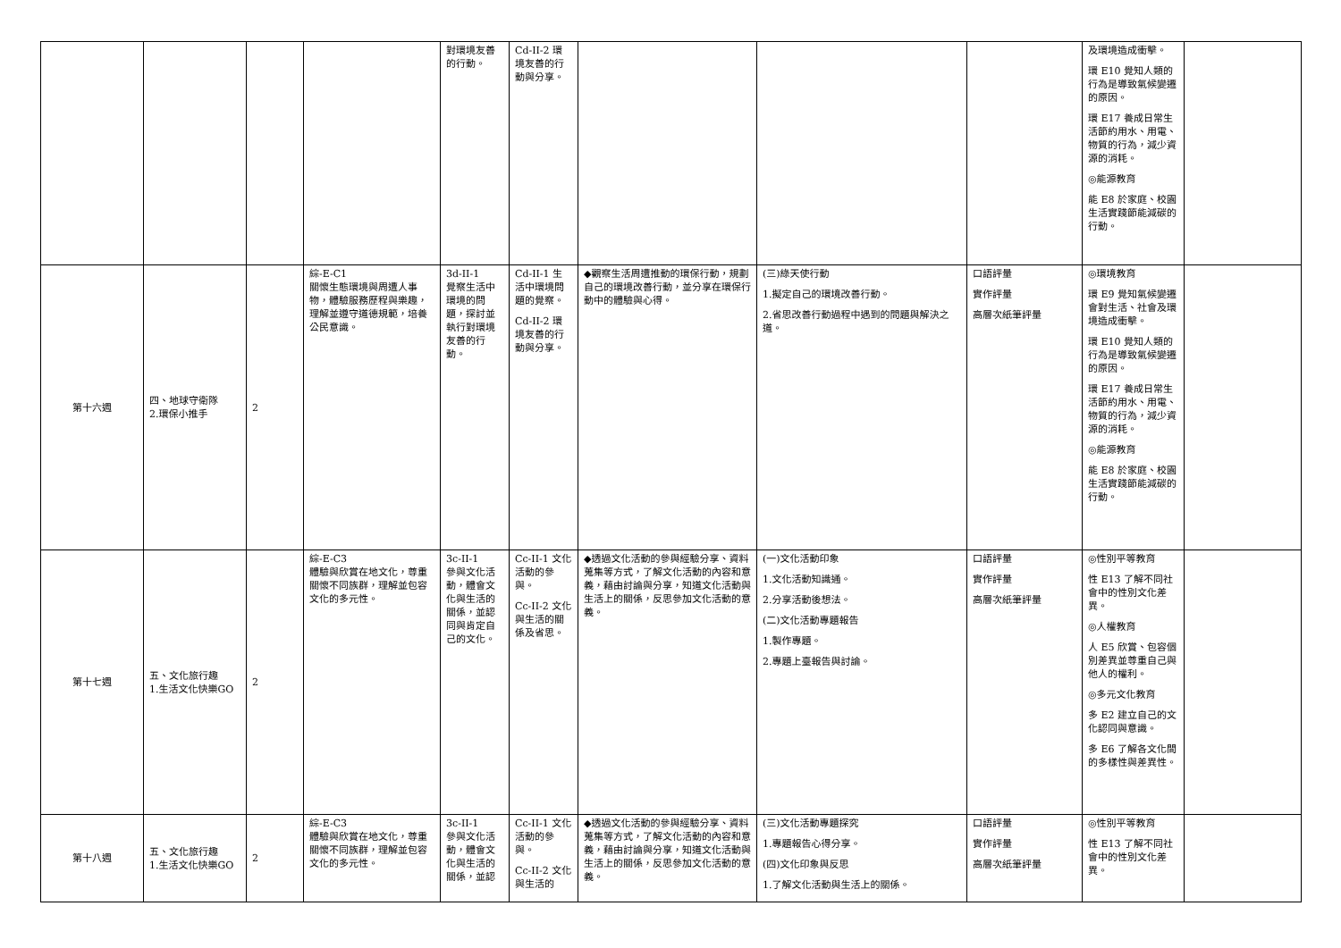| | | | | 對環境友善的行動。 | Cd-II-2 環境友善的行動與分享。 | | | | 及環境造成衝擊。 環 E10 覺知人類的行為是導致氣候變遷的原因。 環 E17 養成日常生活節約用水、用電、物質的行為，減少資源的消耗。 ◎能源教育 能 E8 於家庭、校園生活實踐節能減碳的行動。 | |
| 第十六週 | 四、地球守衛隊 2.環保小推手 | 2 | 綜-E-C1 關懷生態環境與周遭人事物，體驗服務歷程與樂趣，理解並遵守道德規範，培養公民意識。 | 3d-II-1 覺察生活中環境的問題，探討並執行對環境友善的行動。 | Cd-II-1 生活中環境問題的覺察。 Cd-II-2 環境友善的行動與分享。 | ◆觀察生活周遭推動的環保行動，規劃自己的環境改善行動，並分享在環保行動中的體驗與心得。 | (三)綠天使行動 1.擬定自己的環境改善行動。 2.省思改善行動過程中遇到的問題與解決之道。 | 口語評量 實作評量 高層次紙筆評量 | ◎環境教育 環 E9 覺知氣候變遷會對生活、社會及環境造成衝擊。 環 E10 覺知人類的行為是導致氣候變遷的原因。 環 E17 養成日常生活節約用水、用電、物質的行為，減少資源的消耗。 ◎能源教育 能 E8 於家庭、校園生活實踐節能減碳的行動。 | |
| 第十七週 | 五、文化旅行趣 1.生活文化快樂GO | 2 | 綜-E-C3 體驗與欣賞在地文化，尊重關懷不同族群，理解並包容文化的多元性。 | 3c-II-1 參與文化活動，體會文化與生活的關係，並認同與肯定自己的文化。 | Cc-II-1 文化活動的參與。 Cc-II-2 文化與生活的關係及省思。 | ◆透過文化活動的參與經驗分享、資料蒐集等方式，了解文化活動的內容和意義，藉由討論與分享，知道文化活動與生活上的關係，反思參加文化活動的意義。 | (一)文化活動印象 1.文化活動知識通。 2.分享活動後想法。 (二)文化活動專題報告 1.製作專題。 2.專題上臺報告與討論。 | 口語評量 實作評量 高層次紙筆評量 | ◎性別平等教育 性 E13 了解不同社會中的性別文化差異。 ◎人權教育 人 E5 欣賞、包容個別差異並尊重自己與他人的權利。 ◎多元文化教育 多 E2 建立自己的文化認同與意識。 多 E6 了解各文化間的多樣性與差異性。 | |
| 第十八週 | 五、文化旅行趣 1.生活文化快樂GO | 2 | 綜-E-C3 體驗與欣賞在地文化，尊重關懷不同族群，理解並包容文化的多元性。 | 3c-II-1 參與文化活動，體會文化與生活的關係，並認 | Cc-II-1 文化活動的參與。 Cc-II-2 文化與生活的 | ◆透過文化活動的參與經驗分享、資料蒐集等方式，了解文化活動的內容和意義，藉由討論與分享，知道文化活動與生活上的關係，反思參加文化活動的意義。 | (三)文化活動專題探究 1.專題報告心得分享。 (四)文化印象與反思 1.了解文化活動與生活上的關係。 | 口語評量 實作評量 高層次紙筆評量 | ◎性別平等教育 性 E13 了解不同社會中的性別文化差異。 | |